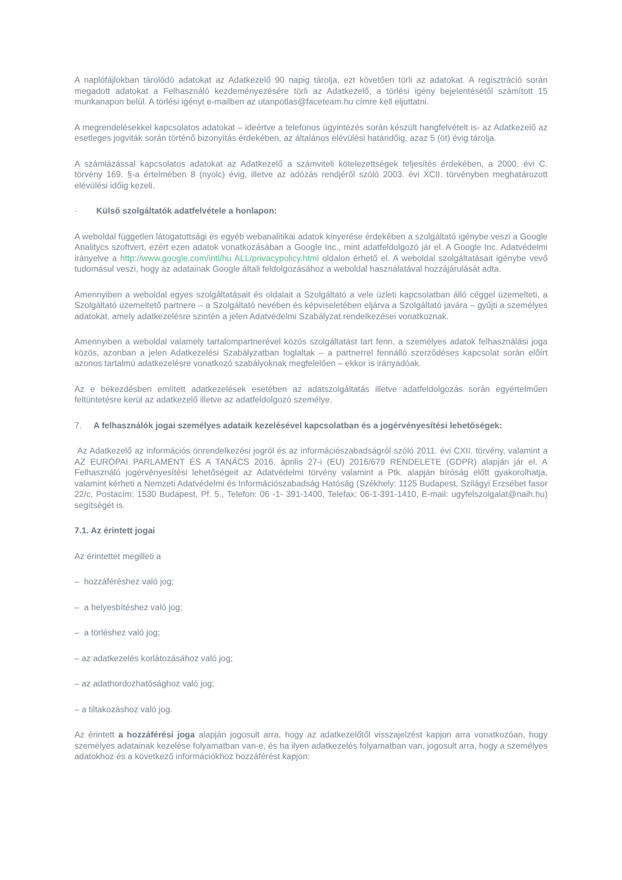A naplófájlokban tárolódó adatokat az Adatkezelő 90 napig tárolja, ezt követően törli az adatokat. A regisztráció során megadott adatokat a Felhasználó kezdeményezésére törli az Adatkezelő, a törlési igény bejelentésétől számított 15 munkanapon belül. A törlési igényt e-mailben az utanpotlas@faceteam.hu címre kell eljuttatni.
A megrendelésekkel kapcsolatos adatokat – ideértve a telefonos ügyintézés során készült hangfelvételt is- az Adatkezelő az esetleges jogviták során történő bizonyítás érdekében, az általános elévülési határidőig, azaz 5 (öt) évig tárolja.
A számlázással kapcsolatos adatokat az Adatkezelő a számviteli kötelezettségek teljesítés érdekében, a 2000. évi C. törvény 169. §-a értelmében 8 (nyolc) évig, illetve az adózás rendjéről szóló 2003. évi XCII. törvényben meghatározott elévülési időig kezeli.
· Külső szolgáltatók adatfelvétele a honlapon:
A weboldal független látogatottsági és egyéb webanalitikai adatok kinyerése érdekében a szolgáltató igénybe veszi a Google Analitycs szoftvert, ezért ezen adatok vonatkozásában a Google Inc., mint adatfeldolgozó jár el. A Google Inc. Adatvédelmi irányelve a http://www.google.com/intl/hu ALL/privacypolicy.html oldalon érhető el. A weboldal szolgáltatásait igénybe vevő tudomásul veszi, hogy az adatainak Google általi feldolgozásához a weboldal használatával hozzájárulását adta.
Amennyiben a weboldal egyes szolgáltatásait és oldalait a Szolgáltató a vele üzleti kapcsolatban álló céggel üzemelteti, a Szolgáltató üzemeltető partnere – a Szolgáltató nevében és képviseletében eljárva a Szolgáltató javára – gyűjti a személyes adatokat, amely adatkezelésre szintén a jelen Adatvédelmi Szabályzat rendelkezései vonatkoznak.
Amennyiben a weboldal valamely tartalompartnerével közös szolgáltatást tart fenn, a személyes adatok felhasználási joga közös, azonban a jelen Adatkezelési Szabályzatban foglaltak – a partnerrel fennálló szerződéses kapcsolat során előírt azonos tartalmú adatkezelésre vonatkozó szabályoknak megfelelően – ekkor is irányadóak.
Az e bekezdésben említett adatkezelések esetében az adatszolgáltatás illetve adatfeldolgozás során egyértelműen feltüntetésre kerül az adatkezelő illetve az adatfeldolgozó személye.
7. A felhasználók jogai személyes adataik kezelésével kapcsolatban és a jogérvényesítési lehetőségek:
Az Adatkezelő az információs önrendelkezési jogról és az információszabadságról szóló 2011. évi CXII. törvény, valamint a AZ EURÓPAI PARLAMENT ÉS A TANÁCS 2016. április 27-i (EU) 2016/679 RENDELETE (GDPR) alapján jár el. A Felhasználó jogérvényesítési lehetőségeit az Adatvédelmi törvény valamint a Ptk. alapján bíróság előtt gyakorolhatja, valamint kérheti a Nemzeti Adatvédelmi és Információszabadság Hatóság (Székhely: 1125 Budapest, Szilágyi Erzsébet fasor 22/c, Postacím: 1530 Budapest, Pf. 5., Telefon: 06 -1- 391-1400, Telefax: 06-1-391-1410, E-mail: ugyfelszolgalat@naih.hu) segítségét is.
7.1. Az érintett jogai
Az érintettet megilleti a
– hozzáféréshez való jog;
– a helyesbítéshez való jog;
– a törléshez való jog;
– az adatkezelés korlátozásához való jog;
– az adathordozhatósághoz való jog;
– a tiltakozáshoz való jog.
Az érintett a hozzáférési joga alapján jogosult arra, hogy az adatkezelőtől visszajelzést kapjon arra vonatkozóan, hogy személyes adatainak kezelése folyamatban van-e, és ha ilyen adatkezelés folyamatban van, jogosult arra, hogy a személyes adatokhoz és a következő információkhoz hozzáférést kapjon: